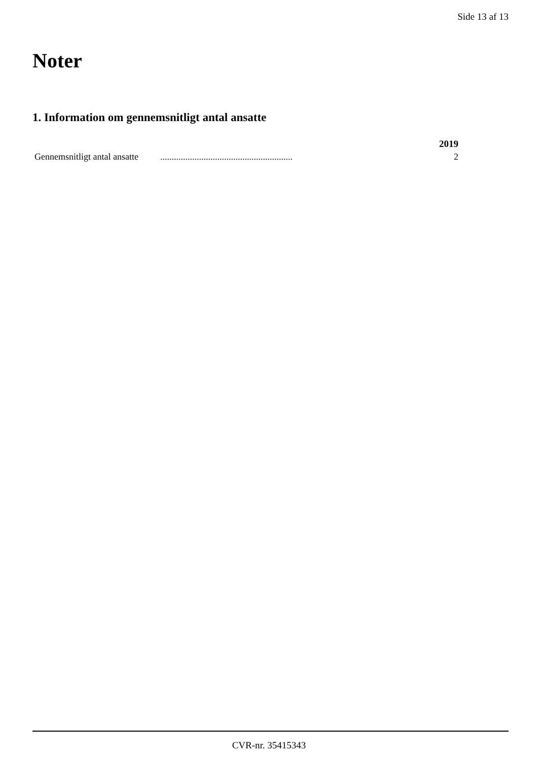Side 13 af 13
Noter
1. Information om gennemsnitligt antal ansatte
| | | 2019 |
| --- | --- | --- |
| Gennemsnitligt antal ansatte | .......................................................... | 2 |
CVR-nr. 35415343